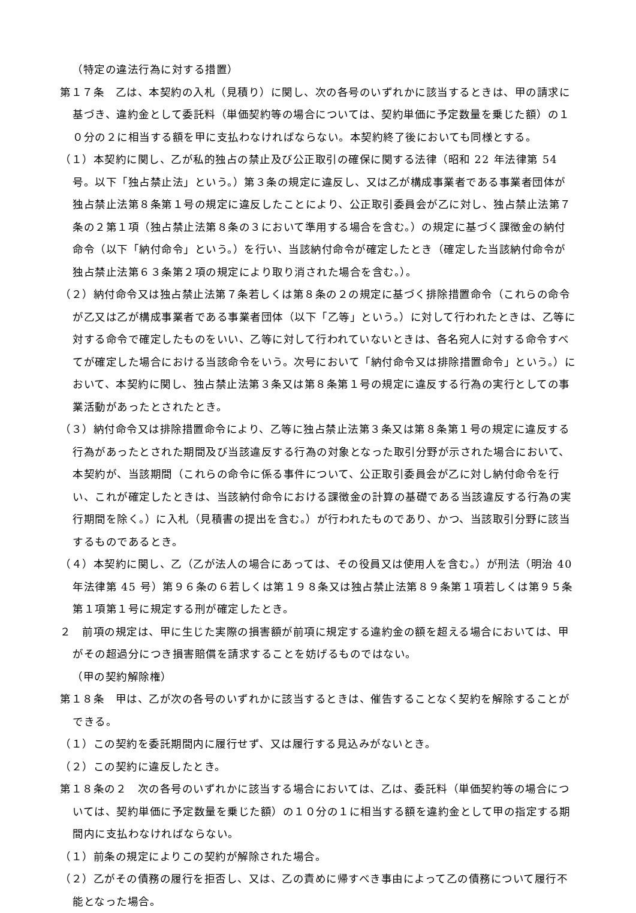（特定の違法行為に対する措置）
第１７条　乙は、本契約の入札（見積り）に関し、次の各号のいずれかに該当するときは、甲の請求に基づき、違約金として委託料（単価契約等の場合については、契約単価に予定数量を乗じた額）の１０分の２に相当する額を甲に支払わなければならない。本契約終了後においても同様とする。
（１）本契約に関し、乙が私的独占の禁止及び公正取引の確保に関する法律（昭和 22 年法律第 54 号。以下「独占禁止法」という。）第３条の規定に違反し、又は乙が構成事業者である事業者団体が独占禁止法第８条第１号の規定に違反したことにより、公正取引委員会が乙に対し、独占禁止法第７条の２第１項（独占禁止法第８条の３において準用する場合を含む。）の規定に基づく課徴金の納付命令（以下「納付命令」という。）を行い、当該納付命令が確定したとき（確定した当該納付命令が独占禁止法第６３条第２項の規定により取り消された場合を含む。）。
（２）納付命令又は独占禁止法第７条若しくは第８条の２の規定に基づく排除措置命令（これらの命令が乙又は乙が構成事業者である事業者団体（以下「乙等」という。）に対して行われたときは、乙等に対する命令で確定したものをいい、乙等に対して行われていないときは、各名宛人に対する命令すべてが確定した場合における当該命令をいう。次号において「納付命令又は排除措置命令」という。）において、本契約に関し、独占禁止法第３条又は第８条第１号の規定に違反する行為の実行としての事業活動があったとされたとき。
（３）納付命令又は排除措置命令により、乙等に独占禁止法第３条又は第８条第１号の規定に違反する行為があったとされた期間及び当該違反する行為の対象となった取引分野が示された場合において、本契約が、当該期間（これらの命令に係る事件について、公正取引委員会が乙に対し納付命令を行い、これが確定したときは、当該納付命令における課徴金の計算の基礎である当該違反する行為の実行期間を除く。）に入札（見積書の提出を含む。）が行われたものであり、かつ、当該取引分野に該当するものであるとき。
（４）本契約に関し、乙（乙が法人の場合にあっては、その役員又は使用人を含む。）が刑法（明治 40 年法律第 45 号）第９６条の６若しくは第１９８条又は独占禁止法第８９条第１項若しくは第９５条第１項第１号に規定する刑が確定したとき。
２　前項の規定は、甲に生じた実際の損害額が前項に規定する違約金の額を超える場合においては、甲がその超過分につき損害賠償を請求することを妨げるものではない。
（甲の契約解除権）
第１８条　甲は、乙が次の各号のいずれかに該当するときは、催告することなく契約を解除することができる。
（１）この契約を委託期間内に履行せず、又は履行する見込みがないとき。
（２）この契約に違反したとき。
第１８条の２　次の各号のいずれかに該当する場合においては、乙は、委託料（単価契約等の場合については、契約単価に予定数量を乗じた額）の１０分の１に相当する額を違約金として甲の指定する期間内に支払わなければならない。
（１）前条の規定によりこの契約が解除された場合。
（２）乙がその債務の履行を拒否し、又は、乙の責めに帰すべき事由によって乙の債務について履行不能となった場合。